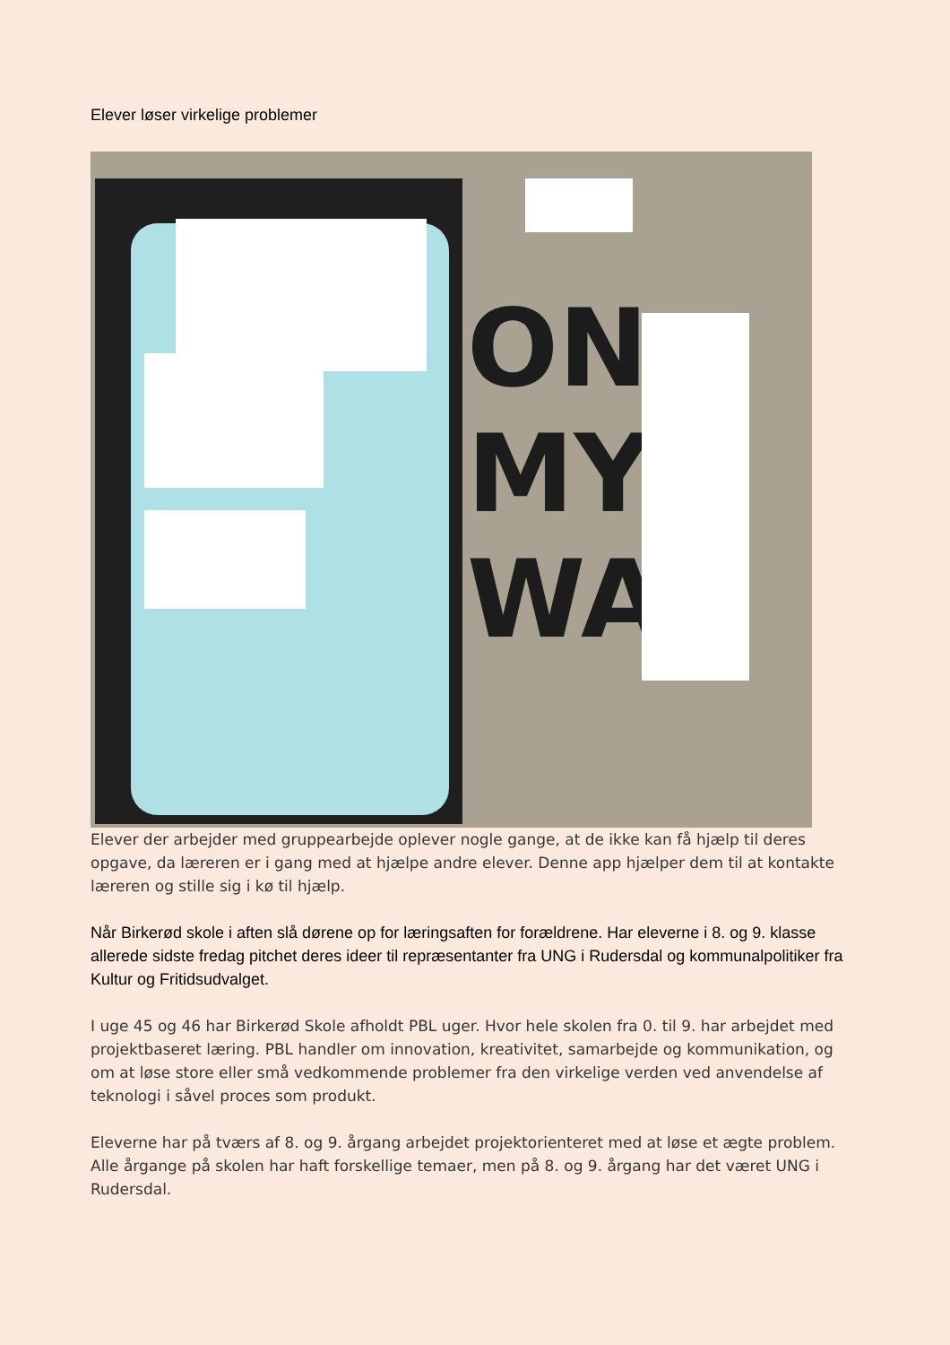Elever løser virkelige problemer
ON
MY
WAY
Elever der arbejder med gruppearbejde oplever nogle gange, at de ikke kan få hjælp til deres opgave, da læreren er i gang med at hjælpe andre elever. Denne app hjælper dem til at kontakte læreren og stille sig i kø til hjælp.
Når Birkerød skole i aften slå dørene op for læringsaften for forældrene. Har eleverne i 8. og 9. klasse allerede sidste fredag pitchet deres ideer til repræsentanter fra UNG i Rudersdal og kommunalpolitiker fra Kultur og Fritidsudvalget.
I uge 45 og 46 har Birkerød Skole afholdt PBL uger. Hvor hele skolen fra 0. til 9. har arbejdet med projektbaseret læring. PBL handler om innovation, kreativitet, samarbejde og kommunikation, og om at løse store eller små vedkommende problemer fra den virkelige verden ved anvendelse af teknologi i såvel proces som produkt.
Eleverne har på tværs af 8. og 9. årgang arbejdet projektorienteret med at løse et ægte problem. Alle årgange på skolen har haft forskellige temaer, men på 8. og 9. årgang har det været UNG i Rudersdal.